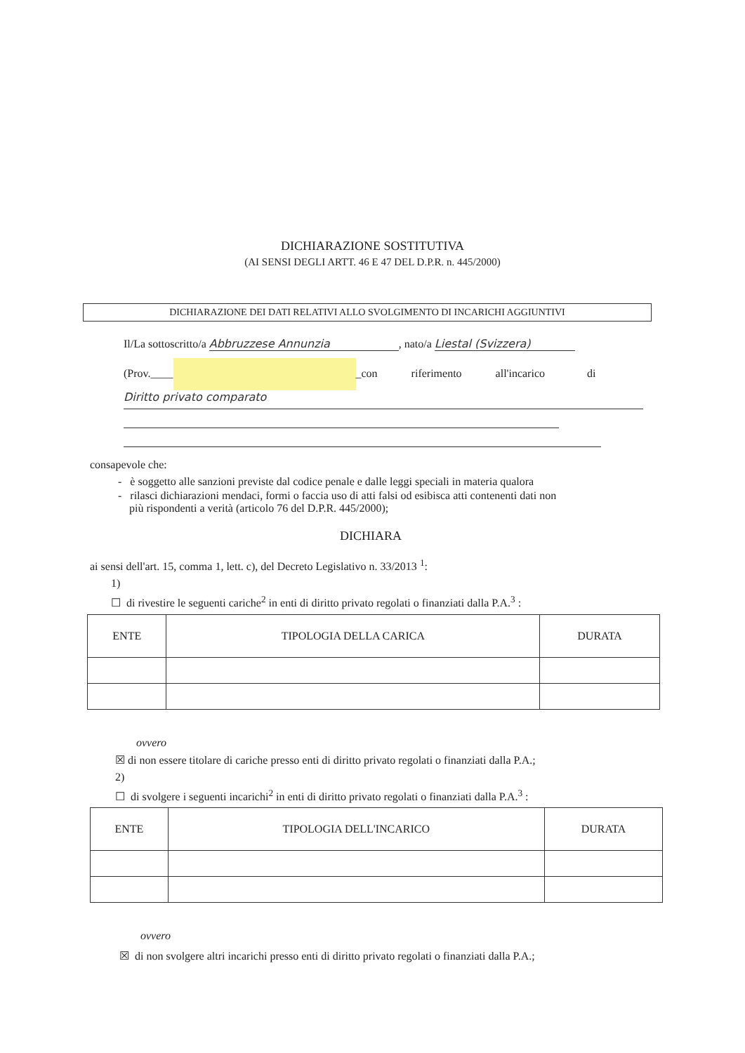DICHIARAZIONE SOSTITUTIVA
(AI SENSI DEGLI ARTT. 46 E 47 DEL D.P.R. n. 445/2000)
DICHIARAZIONE DEI DATI RELATIVI ALLO SVOLGIMENTO DI INCARICHI AGGIUNTIVI
Il/La sottoscritto/a Abbruzzese Annunzia, nato/a Liestal (Svizzera)
(Prov.____ _con riferimento all'incarico di
Diritto privato comparato
consapevole che:
- è soggetto alle sanzioni previste dal codice penale e dalle leggi speciali in materia qualora
- rilasci dichiarazioni mendaci, formi o faccia uso di atti falsi od esibisca atti contenenti dati non
più rispondenti a verità (articolo 76 del D.P.R. 445/2000);
DICHIARA
ai sensi dell'art. 15, comma 1, lett. c), del Decreto Legislativo n. 33/2013 <sup>1</sup>:
1)
☐ di rivestire le seguenti cariche<sup>2</sup> in enti di diritto privato regolati o finanziati dalla P.A.<sup>3</sup> :
| ENTE | TIPOLOGIA DELLA CARICA | DURATA |
| --- | --- | --- |
ovvero
☒ di non essere titolare di cariche presso enti di diritto privato regolati o finanziati dalla P.A.;
2)
☐ di svolgere i seguenti incarichi<sup>2</sup> in enti di diritto privato regolati o finanziati dalla P.A.<sup>3</sup> :
| ENTE | TIPOLOGIA DELL'INCARICO | DURATA |
| --- | --- | --- |
ovvero
☒ di non svolgere altri incarichi presso enti di diritto privato regolati o finanziati dalla P.A.;